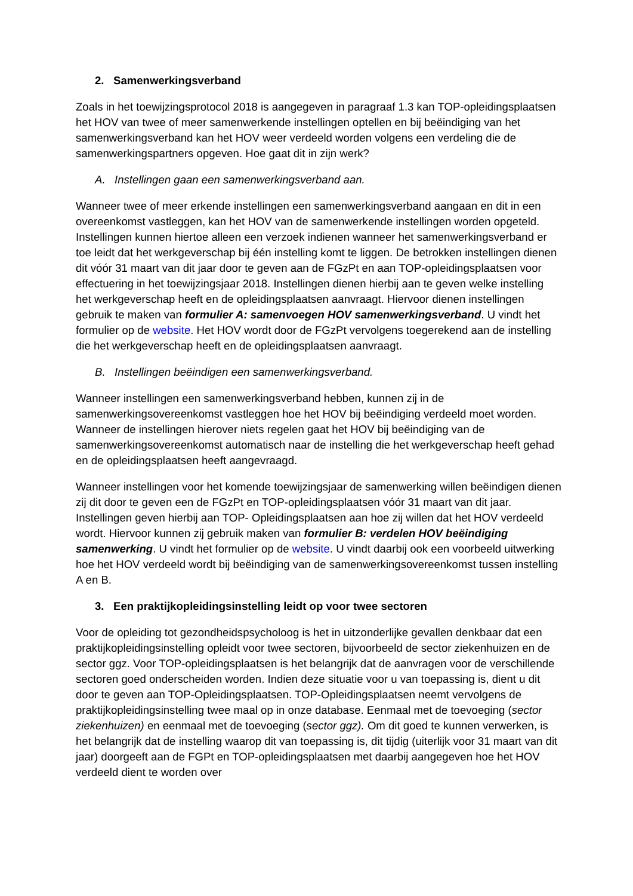2. Samenwerkingsverband
Zoals in het toewijzingsprotocol 2018 is aangegeven in paragraaf 1.3 kan TOP-opleidingsplaatsen het HOV van twee of meer samenwerkende instellingen optellen en bij beëindiging van het samenwerkingsverband kan het HOV weer verdeeld worden volgens een verdeling die de samenwerkingspartners opgeven. Hoe gaat dit in zijn werk?
A. Instellingen gaan een samenwerkingsverband aan.
Wanneer twee of meer erkende instellingen een samenwerkingsverband aangaan en dit in een overeenkomst vastleggen, kan het HOV van de samenwerkende instellingen worden opgeteld. Instellingen kunnen hiertoe alleen een verzoek indienen wanneer het samenwerkingsverband er toe leidt dat het werkgeverschap bij één instelling komt te liggen. De betrokken instellingen dienen dit vóór 31 maart van dit jaar door te geven aan de FGzPt en aan TOP-opleidingsplaatsen voor effectuering in het toewijzingsjaar 2018. Instellingen dienen hierbij aan te geven welke instelling het werkgeverschap heeft en de opleidingsplaatsen aanvraagt. Hiervoor dienen instellingen gebruik te maken van formulier A: samenvoegen HOV samenwerkingsverband. U vindt het formulier op de website. Het HOV wordt door de FGzPt vervolgens toegerekend aan de instelling die het werkgeverschap heeft en de opleidingsplaatsen aanvraagt.
B. Instellingen beëindigen een samenwerkingsverband.
Wanneer instellingen een samenwerkingsverband hebben, kunnen zij in de samenwerkingsovereenkomst vastleggen hoe het HOV bij beëindiging verdeeld moet worden. Wanneer de instellingen hierover niets regelen gaat het HOV bij beëindiging van de samenwerkingsovereenkomst automatisch naar de instelling die het werkgeverschap heeft gehad en de opleidingsplaatsen heeft aangevraagd.
Wanneer instellingen voor het komende toewijzingsjaar de samenwerking willen beëindigen dienen zij dit door te geven een de FGzPt en TOP-opleidingsplaatsen vóór 31 maart van dit jaar. Instellingen geven hierbij aan TOP- Opleidingsplaatsen aan hoe zij willen dat het HOV verdeeld wordt. Hiervoor kunnen zij gebruik maken van formulier B: verdelen HOV beëindiging samenwerking. U vindt het formulier op de website. U vindt daarbij ook een voorbeeld uitwerking hoe het HOV verdeeld wordt bij beëindiging van de samenwerkingsovereenkomst tussen instelling A en B.
3. Een praktijkopleidingsinstelling leidt op voor twee sectoren
Voor de opleiding tot gezondheidspsycholoog is het in uitzonderlijke gevallen denkbaar dat een praktijkopleidingsinstelling opleidt voor twee sectoren, bijvoorbeeld de sector ziekenhuizen en de sector ggz. Voor TOP-opleidingsplaatsen is het belangrijk dat de aanvragen voor de verschillende sectoren goed onderscheiden worden. Indien deze situatie voor u van toepassing is, dient u dit door te geven aan TOP-Opleidingsplaatsen. TOP-Opleidingsplaatsen neemt vervolgens de praktijkopleidingsinstelling twee maal op in onze database. Eenmaal met de toevoeging (sector ziekenhuizen) en eenmaal met de toevoeging (sector ggz). Om dit goed te kunnen verwerken, is het belangrijk dat de instelling waarop dit van toepassing is, dit tijdig (uiterlijk voor 31 maart van dit jaar) doorgeeft aan de FGPt en TOP-opleidingsplaatsen met daarbij aangegeven hoe het HOV verdeeld dient te worden over